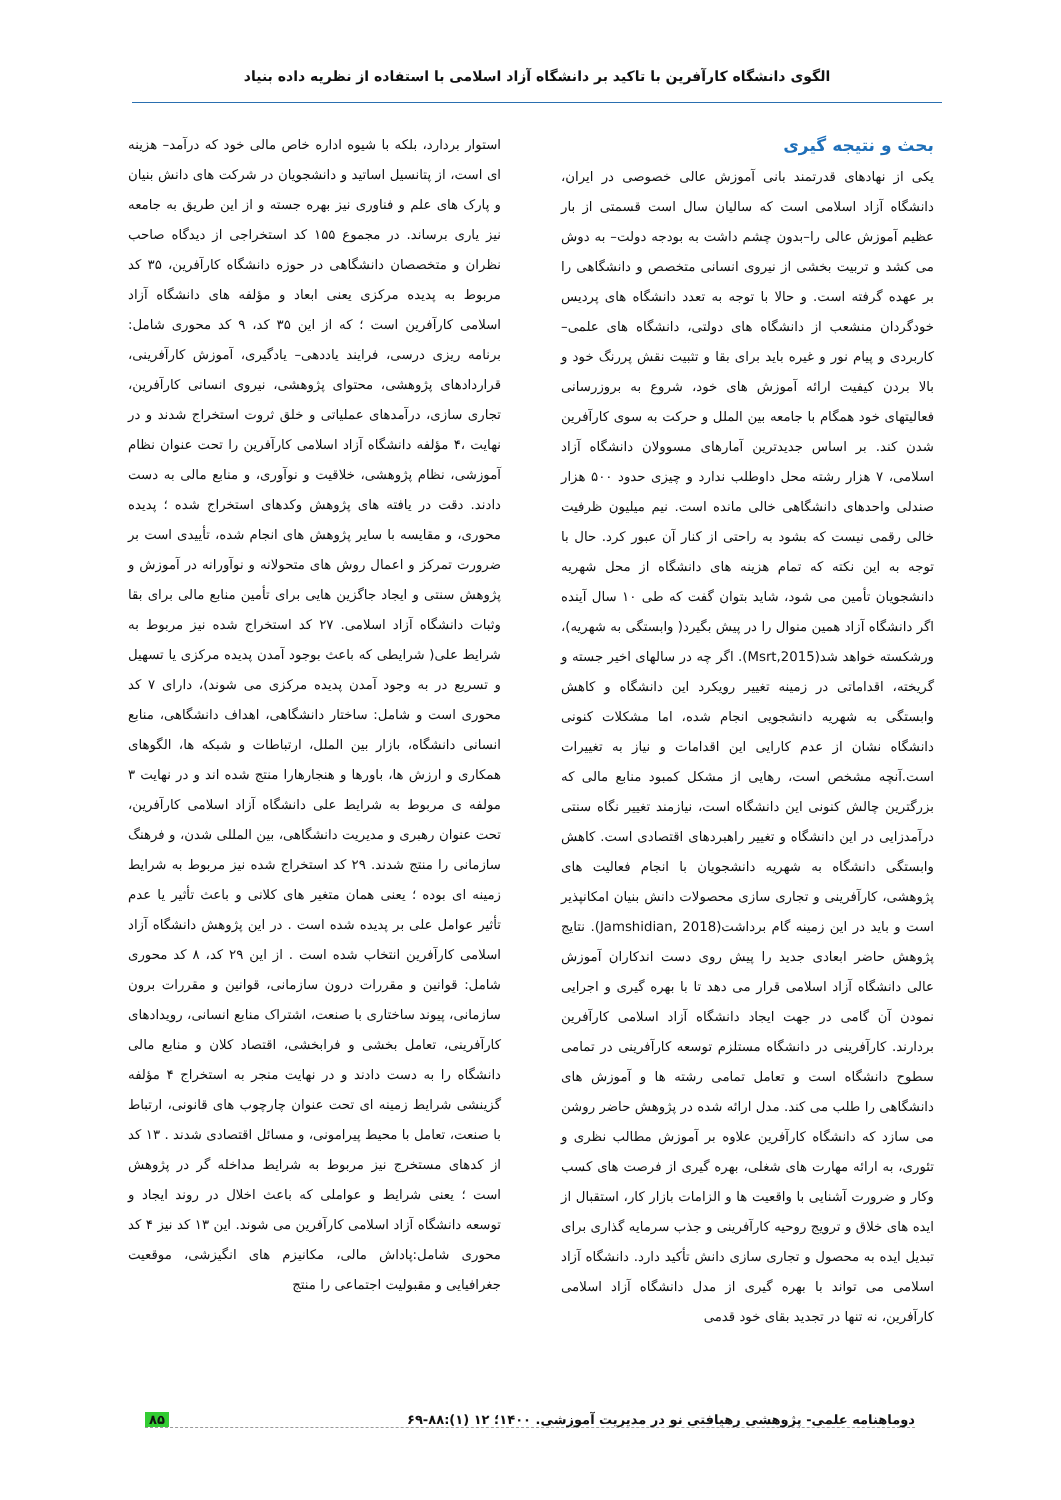الگوی دانشگاه کارآفرین با تاکید بر دانشگاه آزاد اسلامی با استفاده از نظریه داده بنیاد
بحث و نتیجه گیری
یکی از نهادهای قدرتمند بانی آموزش عالی خصوصی در ایران، دانشگاه آزاد اسلامی است که سالیان سال است قسمتی از بار عظیم آموزش عالی را–بدون چشم داشت به بودجه دولت– به دوش می کشد و تربیت بخشی از نیروی انسانی متخصص و دانشگاهی را بر عهده گرفته است. و حالا با توجه به تعدد دانشگاه های پردیس خودگردان منشعب از دانشگاه های دولتی، دانشگاه های علمی–کاربردی و پیام نور و غیره باید برای بقا و تثبیت نقش پررنگ خود و بالا بردن کیفیت ارائه آموزش های خود، شروع به بروزرسانی فعالیتهای خود همگام با جامعه بین الملل و حرکت به سوی کارآفرین شدن کند. بر اساس جدیدترین آمارهای مسوولان دانشگاه آزاد اسلامی، ۷ هزار رشته محل داوطلب ندارد و چیزی حدود ۵۰۰ هزار صندلی واحدهای دانشگاهی خالی مانده است. نیم میلیون ظرفیت خالی رقمی نیست که بشود به راحتی از کنار آن عبور کرد. حال با توجه به این نکته که تمام هزینه های دانشگاه از محل شهریه دانشجویان تأمین می شود، شاید بتوان گفت که طی ۱۰ سال آینده اگر دانشگاه آزاد همین منوال را در پیش بگیرد( وابستگی به شهریه)، ورشکسته خواهد شد(Msrt,2015). اگر چه در سالهای اخیر جسته و گریخته، اقداماتی در زمینه تغییر رویکرد این دانشگاه و کاهش وابستگی به شهریه دانشجویی انجام شده، اما مشکلات کنونی دانشگاه نشان از عدم کارایی این اقدامات و نیاز به تغییرات است.آنچه مشخص است، رهایی از مشکل کمبود منابع مالی که بزرگترین چالش کنونی این دانشگاه است، نیازمند تغییر نگاه سنتی درآمدزایی در این دانشگاه و تغییر راهبردهای اقتصادی است. کاهش وابستگی دانشگاه به شهریه دانشجویان با انجام فعالیت های پژوهشی، کارآفرینی و تجاری سازی محصولات دانش بنیان امکانپذیر است و باید در این زمینه گام برداشت(Jamshidian, 2018). نتایج پژوهش حاضر ابعادی جدید را پیش روی دست اندکاران آموزش عالی دانشگاه آزاد اسلامی قرار می دهد تا با بهره گیری و اجرایی نمودن آن گامی در جهت ایجاد دانشگاه آزاد اسلامی کارآفرین بردارند. کارآفرینی در دانشگاه مستلزم توسعه کارآفرینی در تمامی سطوح دانشگاه است و تعامل تمامی رشته ها و آموزش های دانشگاهی را طلب می کند. مدل ارائه شده در پژوهش حاضر روشن می سازد که دانشگاه کارآفرین علاوه بر آموزش مطالب نظری و تئوری، به ارائه مهارت های شغلی، بهره گیری از فرصت های کسب وکار و ضرورت آشنایی با واقعیت ها و الزامات بازار کار، استقبال از ایده های خلاق و ترویج روحیه کارآفرینی و جذب سرمایه گذاری برای تبدیل ایده به محصول و تجاری سازی دانش تأکید دارد. دانشگاه آزاد اسلامی می تواند با بهره گیری از مدل دانشگاه آزاد اسلامی کارآفرین، نه تنها در تجدید بقای خود قدمی
استوار بردارد، بلکه با شیوه اداره خاص مالی خود که درآمد– هزینه ای است، از پتانسیل اساتید و دانشجویان در شرکت های دانش بنیان و پارک های علم و فناوری نیز بهره جسته و از این طریق به جامعه نیز یاری برساند. در مجموع ۱۵۵ کد استخراجی از دیدگاه صاحب نظران و متخصصان دانشگاهی در حوزه دانشگاه کارآفرین، ۳۵ کد مربوط به پدیده مرکزی یعنی ابعاد و مؤلفه های دانشگاه آزاد اسلامی کارآفرین است ؛ که از این ۳۵ کد، ۹ کد محوری شامل: برنامه ریزی درسی، فرایند یاددهی– یادگیری، آموزش کارآفرینی، قراردادهای پژوهشی، محتوای پژوهشی، نیروی انسانی کارآفرین، تجاری سازی، درآمدهای عملیاتی و خلق ثروت استخراج شدند و در نهایت ،۴ مؤلفه دانشگاه آزاد اسلامی کارآفرین را تحت عنوان نظام آموزشی، نظام پژوهشی، خلاقیت و نوآوری، و منابع مالی به دست دادند. دقت در یافته های پژوهش وکدهای استخراج شده ؛ پدیده محوری، و مقایسه با سایر پژوهش های انجام شده، تأییدی است بر ضرورت تمرکز و اعمال روش های متحولانه و نوآورانه در آموزش و پژوهش سنتی و ایجاد جاگزین هایی برای تأمین منابع مالی برای بقا وثبات دانشگاه آزاد اسلامی. ۲۷ کد استخراج شده نیز مربوط به شرایط علی( شرایطی که باعث بوجود آمدن پدیده مرکزی یا تسهیل و تسریع در به وجود آمدن پدیده مرکزی می شوند)، دارای ۷ کد محوری است و شامل: ساختار دانشگاهی، اهداف دانشگاهی، منابع انسانی دانشگاه، بازار بین الملل، ارتباطات و شبکه ها، الگوهای همکاری و ارزش ها، باورها و هنجارهارا منتج شده اند و در نهایت ۳ مولفه ی مربوط به شرایط علی دانشگاه آزاد اسلامی کارآفرین، تحت عنوان رهبری و مدیریت دانشگاهی، بین المللی شدن، و فرهنگ سازمانی را منتج شدند. ۲۹ کد استخراج شده نیز مربوط به شرایط زمینه ای بوده ؛ یعنی همان متغیر های کلانی و باعث تأثیر یا عدم تأثیر عوامل علی بر پدیده شده است . در این پژوهش دانشگاه آزاد اسلامی کارآفرین انتخاب شده است . از این ۲۹ کد، ۸ کد محوری شامل: قوانین و مقررات درون سازمانی، قوانین و مقررات برون سازمانی، پیوند ساختاری با صنعت، اشتراک منابع انسانی، رویدادهای کارآفرینی، تعامل بخشی و فرابخشی، اقتصاد کلان و منابع مالی دانشگاه را به دست دادند و در نهایت منجر به استخراج ۴ مؤلفه گزینشی شرایط زمینه ای تحت عنوان چارچوب های قانونی، ارتباط با صنعت، تعامل با محیط پیرامونی، و مسائل اقتصادی شدند . ۱۳ کد از کدهای مستخرج نیز مربوط به شرایط مداخله گر در پژوهش است ؛ یعنی شرایط و عواملی که باعث اخلال در روند ایجاد و توسعه دانشگاه آزاد اسلامی کارآفرین می شوند. این ۱۳ کد نیز ۴ کد محوری شامل:پاداش مالی، مکانیزم های انگیزشی، موقعیت جغرافیایی و مقبولیت اجتماعی را منتج
دوماهنامه علمی- پژوهشی رهیافتی نو در مدیریت آموزشی. ۱۴۰۰؛ ۱۲ (۱):۸۸-۶۹ ۸۵